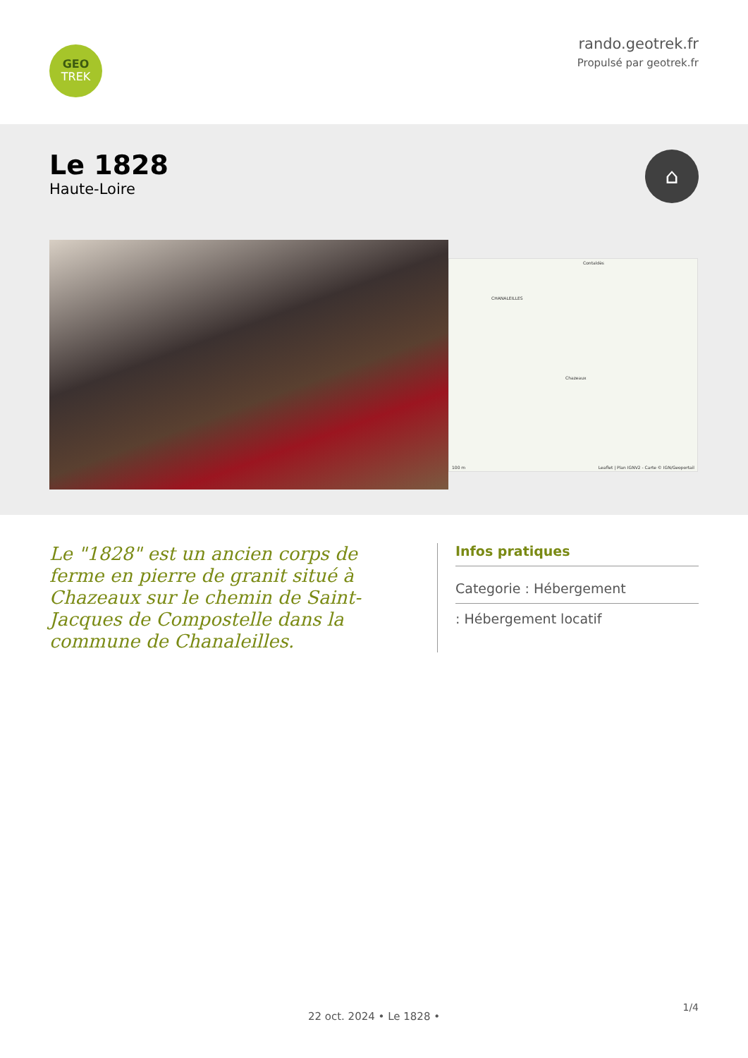GEO
TREK
rando.geotrek.fr
Propulsé par geotrek.fr
Le 1828
Haute-Loire
⌂
CHANALEILLES
Chazeaux
Contaldès
100 m Leaflet | Plan IGNV2 - Carte © IGN/Geoportail
Le "1828" est un ancien corps de ferme en pierre de granit situé à Chazeaux sur le chemin de Saint-Jacques de Compostelle dans la commune de Chanaleilles.
Infos pratiques
Categorie : Hébergement
: Hébergement locatif
1/4
22 oct. 2024 • Le 1828 •